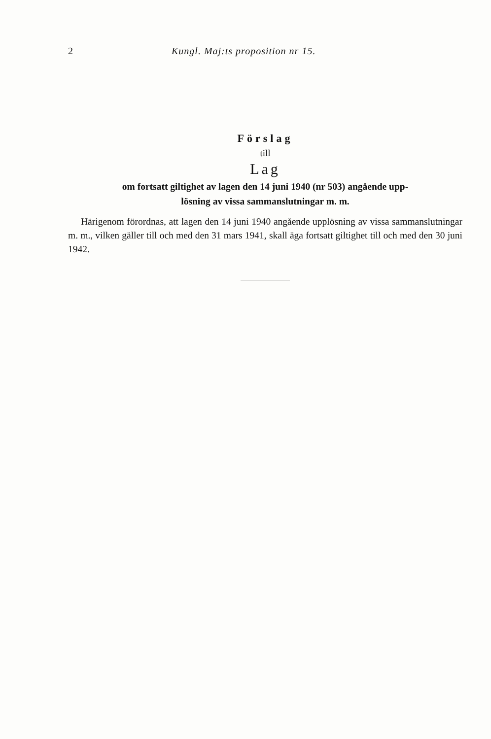2 Kungl. Maj:ts proposition nr 15.
Förslag
till
Lag
om fortsatt giltighet av lagen den 14 juni 1940 (nr 503) angående upp-
lösning av vissa sammanslutningar m. m.
Härigenom förordnas, att lagen den 14 juni 1940 angående upplösning av vissa sammanslutningar m. m., vilken gäller till och med den 31 mars 1941, skall äga fortsatt giltighet till och med den 30 juni 1942.